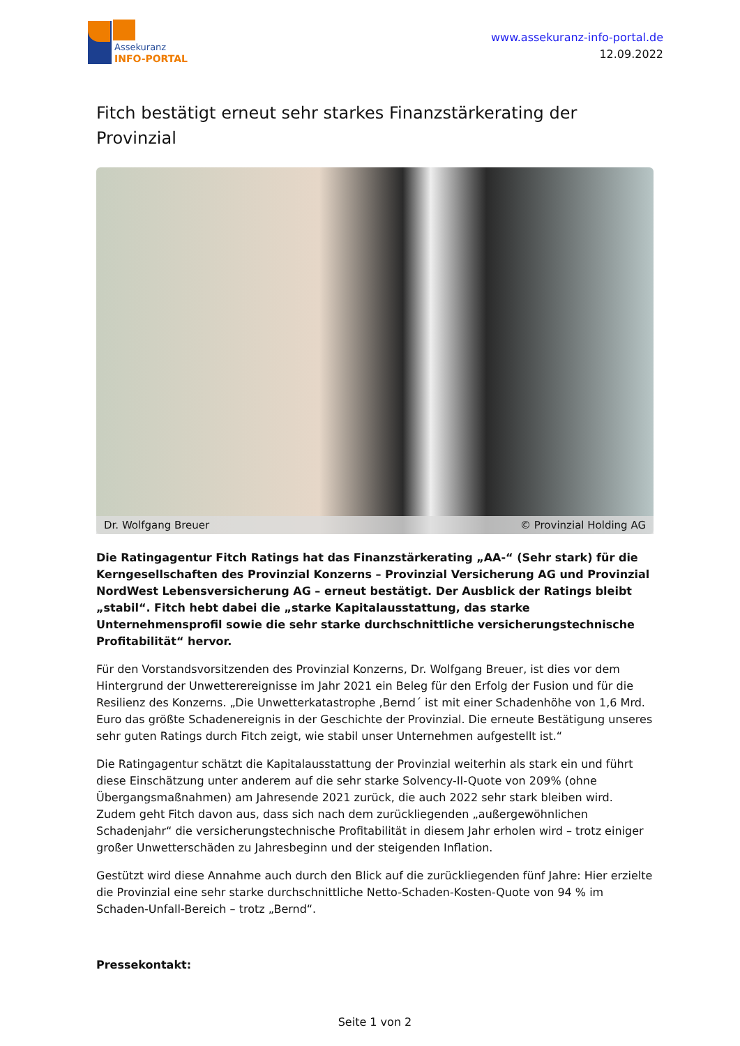Assekuranz
INFO-PORTAL
www.assekuranz-info-portal.de
12.09.2022
Fitch bestätigt erneut sehr starkes Finanzstärkerating der Provinzial
Dr. Wolfgang Breuer © Provinzial Holding AG
Die Ratingagentur Fitch Ratings hat das Finanzstärkerating „AA-“ (Sehr stark) für die Kerngesellschaften des Provinzial Konzerns – Provinzial Versicherung AG und Provinzial NordWest Lebensversicherung AG – erneut bestätigt. Der Ausblick der Ratings bleibt „stabil“. Fitch hebt dabei die „starke Kapitalausstattung, das starke Unternehmensprofil sowie die sehr starke durchschnittliche versicherungstechnische Profitabilität“ hervor.
Für den Vorstandsvorsitzenden des Provinzial Konzerns, Dr. Wolfgang Breuer, ist dies vor dem Hintergrund der Unwetterereignisse im Jahr 2021 ein Beleg für den Erfolg der Fusion und für die Resilienz des Konzerns. „Die Unwetterkatastrophe ‚Bernd´ ist mit einer Schadenhöhe von 1,6 Mrd. Euro das größte Schadenereignis in der Geschichte der Provinzial. Die erneute Bestätigung unseres sehr guten Ratings durch Fitch zeigt, wie stabil unser Unternehmen aufgestellt ist.“
Die Ratingagentur schätzt die Kapitalausstattung der Provinzial weiterhin als stark ein und führt diese Einschätzung unter anderem auf die sehr starke Solvency-II-Quote von 209% (ohne Übergangsmaßnahmen) am Jahresende 2021 zurück, die auch 2022 sehr stark bleiben wird. Zudem geht Fitch davon aus, dass sich nach dem zurückliegenden „außergewöhnlichen Schadenjahr“ die versicherungstechnische Profitabilität in diesem Jahr erholen wird – trotz einiger großer Unwetterschäden zu Jahresbeginn und der steigenden Inflation.
Gestützt wird diese Annahme auch durch den Blick auf die zurückliegenden fünf Jahre: Hier erzielte die Provinzial eine sehr starke durchschnittliche Netto-Schaden-Kosten-Quote von 94 % im Schaden-Unfall-Bereich – trotz „Bernd“.
Pressekontakt:
Seite 1 von 2